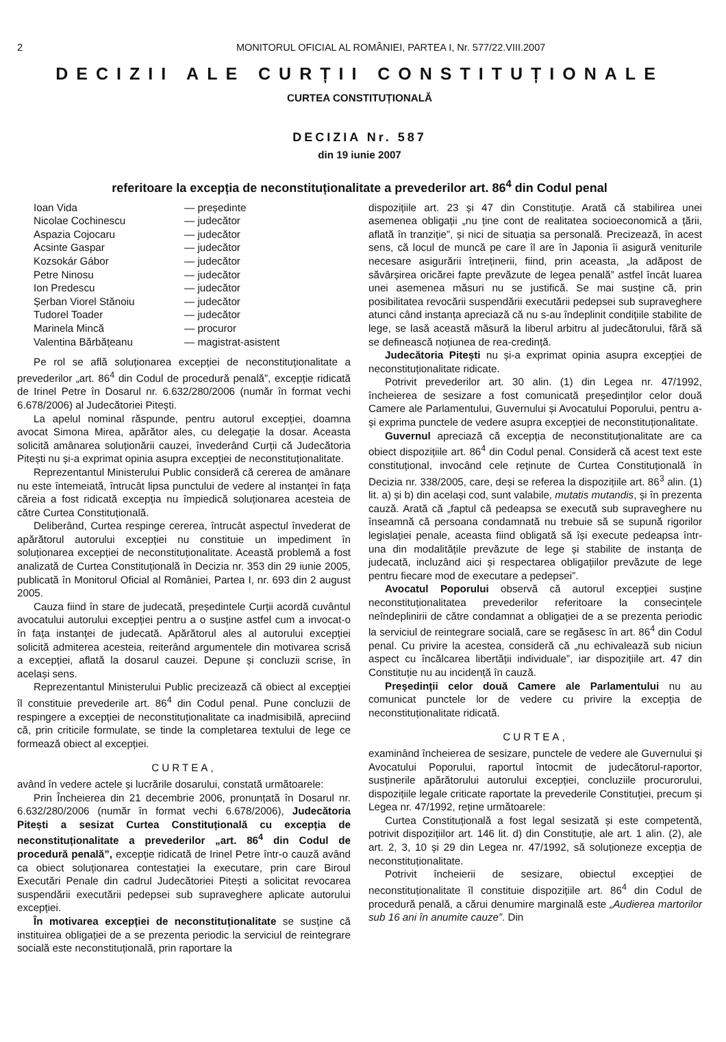2 MONITORUL OFICIAL AL ROMÂNIEI, PARTEA I, Nr. 577/22.VIII.2007
DECIZII ALE CURȚII CONSTITUȚIONALE
CURTEA CONSTITUȚIONALĂ
DECIZIA Nr. 587
din 19 iunie 2007
referitoare la excepția de neconstituționalitate a prevederilor art. 86<sup>4</sup> din Codul penal
Ioan Vida — președinte Nicolae Cochinescu — judecător Aspazia Cojocaru — judecător Acsinte Gaspar — judecător Kozsokár Gábor — judecător Petre Ninosu — judecător Ion Predescu — judecător Șerban Viorel Stănoiu — judecător Tudorel Toader — judecător Marinela Mincă — procuror Valentina Bărbățeanu — magistrat-asistent
Pe rol se află soluționarea excepției de neconstituționalitate a prevederilor „art. 86<sup>4</sup> din Codul de procedură penală”, excepție ridicată de Irinel Petre în Dosarul nr. 6.632/280/2006 (număr în format vechi 6.678/2006) al Judecătoriei Pitești.
La apelul nominal răspunde, pentru autorul excepției, doamna avocat Simona Mirea, apărător ales, cu delegație la dosar. Aceasta solicită amânarea soluționării cauzei, învederând Curții că Judecătoria Pitești nu și-a exprimat opinia asupra excepției de neconstituționalitate.
Reprezentantul Ministerului Public consideră că cererea de amânare nu este întemeiată, întrucât lipsa punctului de vedere al instanței în fața căreia a fost ridicată excepția nu împiedică soluționarea acesteia de către Curtea Constituțională.
Deliberând, Curtea respinge cererea, întrucât aspectul învederat de apărătorul autorului excepției nu constituie un impediment în soluționarea excepției de neconstituționalitate. Această problemă a fost analizată de Curtea Constituțională în Decizia nr. 353 din 29 iunie 2005, publicată în Monitorul Oficial al României, Partea I, nr. 693 din 2 august 2005.
Cauza fiind în stare de judecată, președintele Curții acordă cuvântul avocatului autorului excepției pentru a o susține astfel cum a invocat-o în fața instanței de judecată. Apărătorul ales al autorului excepției solicită admiterea acesteia, reiterând argumentele din motivarea scrisă a excepției, aflată la dosarul cauzei. Depune și concluzii scrise, în același sens.
Reprezentantul Ministerului Public precizează că obiect al excepției îl constituie prevederile art. 86<sup>4</sup> din Codul penal. Pune concluzii de respingere a excepției de neconstituționalitate ca inadmisibilă, apreciind că, prin criticile formulate, se tinde la completarea textului de lege ce formează obiect al excepției.
CURTEA,
având în vedere actele și lucrările dosarului, constată următoarele:
Prin Încheierea din 21 decembrie 2006, pronunțată în Dosarul nr. 6.632/280/2006 (număr în format vechi 6.678/2006), Judecătoria Pitești a sesizat Curtea Constituțională cu excepția de neconstituționalitate a prevederilor „art. 86<sup>4</sup> din Codul de procedură penală”, excepție ridicată de Irinel Petre într-o cauză având ca obiect soluționarea contestației la executare, prin care Biroul Executări Penale din cadrul Judecătoriei Pitești a solicitat revocarea suspendării executării pedepsei sub supraveghere aplicate autorului excepției.
În motivarea excepției de neconstituționalitate se susține că instituirea obligației de a se prezenta periodic la serviciul de reintegrare socială este neconstituțională, prin raportare la
dispozițiile art. 23 și 47 din Constituție. Arată că stabilirea unei asemenea obligații „nu ține cont de realitatea socioeconomică a țării, aflată în tranziție”, și nici de situația sa personală. Precizează, în acest sens, că locul de muncă pe care îl are în Japonia îi asigură veniturile necesare asigurării întreținerii, fiind, prin aceasta, „la adăpost de săvârșirea oricărei fapte prevăzute de legea penală” astfel încât luarea unei asemenea măsuri nu se justifică. Se mai susține că, prin posibilitatea revocării suspendării executării pedepsei sub supraveghere atunci când instanța apreciază că nu s-au îndeplinit condițiile stabilite de lege, se lasă această măsură la liberul arbitru al judecătorului, fără să se definească noțiunea de rea-credință.
Judecătoria Pitești nu și-a exprimat opinia asupra excepției de neconstituționalitate ridicate.
Potrivit prevederilor art. 30 alin. (1) din Legea nr. 47/1992, încheierea de sesizare a fost comunicată președinților celor două Camere ale Parlamentului, Guvernului și Avocatului Poporului, pentru a-și exprima punctele de vedere asupra excepției de neconstituționalitate.
Guvernul apreciază că excepția de neconstituționalitate are ca obiect dispozițiile art. 86<sup>4</sup> din Codul penal. Consideră că acest text este constituțional, invocând cele reținute de Curtea Constituțională în Decizia nr. 338/2005, care, deși se referea la dispozițiile art. 86<sup>3</sup> alin. (1) lit. a) și b) din același cod, sunt valabile, mutatis mutandis, și în prezenta cauză. Arată că „faptul că pedeapsa se execută sub supraveghere nu înseamnă că persoana condamnată nu trebuie să se supună rigorilor legislației penale, aceasta fiind obligată să își execute pedeapsa într-una din modalitățile prevăzute de lege și stabilite de instanța de judecată, incluzând aici și respectarea obligațiilor prevăzute de lege pentru fiecare mod de executare a pedepsei”.
Avocatul Poporului observă că autorul excepției susține neconstituționalitatea prevederilor referitoare la consecințele neîndeplinirii de către condamnat a obligației de a se prezenta periodic la serviciul de reintegrare socială, care se regăsesc în art. 86<sup>4</sup> din Codul penal. Cu privire la acestea, consideră că „nu echivalează sub niciun aspect cu încălcarea libertății individuale”, iar dispozițiile art. 47 din Constituție nu au incidență în cauză.
Președinții celor două Camere ale Parlamentului nu au comunicat punctele lor de vedere cu privire la excepția de neconstituționalitate ridicată.
CURTEA,
examinând încheierea de sesizare, punctele de vedere ale Guvernului și Avocatului Poporului, raportul întocmit de judecătorul-raportor, susținerile apărătorului autorului excepției, concluziile procurorului, dispozițiile legale criticate raportate la prevederile Constituției, precum și Legea nr. 47/1992, reține următoarele:
Curtea Constituțională a fost legal sesizată și este competentă, potrivit dispozițiilor art. 146 lit. d) din Constituție, ale art. 1 alin. (2), ale art. 2, 3, 10 și 29 din Legea nr. 47/1992, să soluționeze excepția de neconstituționalitate.
Potrivit încheierii de sesizare, obiectul excepției de neconstituționalitate îl constituie dispozițiile art. 86<sup>4</sup> din Codul de procedură penală, a cărui denumire marginală este „Audierea martorilor sub 16 ani în anumite cauze”. Din